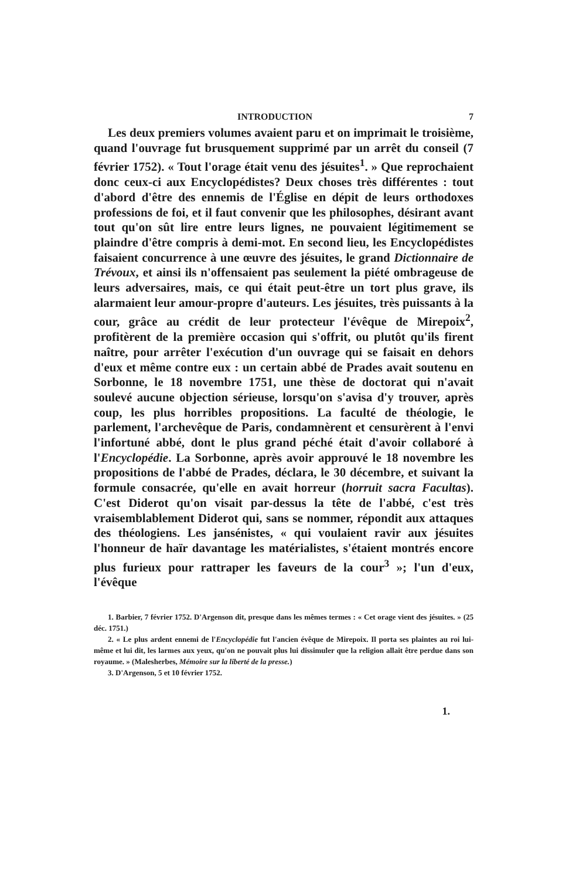INTRODUCTION 7
Les deux premiers volumes avaient paru et on imprimait le troisième, quand l'ouvrage fut brusquement supprimé par un arrêt du conseil (7 février 1752). « Tout l'orage était venu des jésuites<sup>1</sup>. » Que reprochaient donc ceux-ci aux Encyclopédistes? Deux choses très différentes : tout d'abord d'être des ennemis de l'Église en dépit de leurs orthodoxes professions de foi, et il faut convenir que les philosophes, désirant avant tout qu'on sût lire entre leurs lignes, ne pouvaient légitimement se plaindre d'être compris à demi-mot. En second lieu, les Encyclopédistes faisaient concurrence à une œuvre des jésuites, le grand Dictionnaire de Trévoux, et ainsi ils n'offensaient pas seulement la piété ombrageuse de leurs adversaires, mais, ce qui était peut-être un tort plus grave, ils alarmaient leur amour-propre d'auteurs. Les jésuites, très puissants à la cour, grâce au crédit de leur protecteur l'évêque de Mirepoix<sup>2</sup>, profitèrent de la première occasion qui s'offrit, ou plutôt qu'ils firent naître, pour arrêter l'exécution d'un ouvrage qui se faisait en dehors d'eux et même contre eux : un certain abbé de Prades avait soutenu en Sorbonne, le 18 novembre 1751, une thèse de doctorat qui n'avait soulevé aucune objection sérieuse, lorsqu'on s'avisa d'y trouver, après coup, les plus horribles propositions. La faculté de théologie, le parlement, l'archevêque de Paris, condamnèrent et censurèrent à l'envi l'infortuné abbé, dont le plus grand péché était d'avoir collaboré à l'Encyclopédie. La Sorbonne, après avoir approuvé le 18 novembre les propositions de l'abbé de Prades, déclara, le 30 décembre, et suivant la formule consacrée, qu'elle en avait horreur (horruit sacra Facultas). C'est Diderot qu'on visait par-dessus la tête de l'abbé, c'est très vraisemblablement Diderot qui, sans se nommer, répondit aux attaques des théologiens. Les jansénistes, « qui voulaient ravir aux jésuites l'honneur de haïr davantage les matérialistes, s'étaient montrés encore plus furieux pour rattraper les faveurs de la cour<sup>3</sup> »; l'un d'eux, l'évêque
1. Barbier, 7 février 1752. D'Argenson dit, presque dans les mêmes termes : « Cet orage vient des jésuites. » (25 déc. 1751.)
2. « Le plus ardent ennemi de l'Encyclopédie fut l'ancien évêque de Mirepoix. Il porta ses plaintes au roi lui-même et lui dit, les larmes aux yeux, qu'on ne pouvait plus lui dissimuler que la religion allait être perdue dans son royaume. » (Malesherbes, Mémoire sur la liberté de la presse.)
3. D'Argenson, 5 et 10 février 1752.
1.